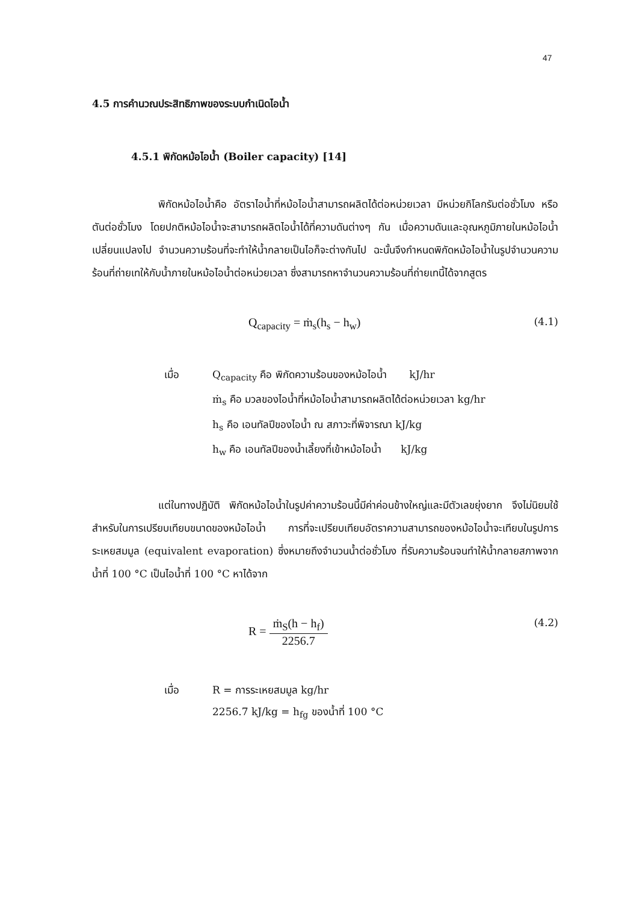47
4.5 การคำนวณประสิทธิภาพของระบบกำเนิดไอน้ำ
4.5.1 พิกัดหม้อไอน้ำ (Boiler capacity) [14]
พิกัดหม้อไอน้ำคือ อัตราไอน้ำที่หม้อไอน้ำสามารถผลิตได้ต่อหน่วยเวลา มีหน่วยกิโลกรัมต่อชั่วโมง หรือตันต่อชั่วโมง โดยปกติหม้อไอน้ำจะสามารถผลิตไอน้ำได้ที่ความดันต่างๆ กัน เมื่อความดันและอุณหภูมิภายในหม้อไอน้ำเปลี่ยนแปลงไป จำนวนความร้อนที่จะทำให้น้ำกลายเป็นไอก็จะต่างกันไป ฉะนั้นจึงกำหนดพิกัดหม้อไอน้ำในรูปจำนวนความร้อนที่ถ่ายเทให้กับน้ำภายในหม้อไอน้ำต่อหน่วยเวลา ซึ่งสามารถหาจำนวนความร้อนที่ถ่ายเทนี้ได้จากสูตร
Q<sub>capacity</sub> = ṁ<sub>s</sub>(h<sub>s</sub> − h<sub>w</sub>) (4.1)
เมื่อ Q<sub>capacity</sub> คือ พิกัดความร้อนของหม้อไอน้ำ kJ/hr ṁ<sub>s</sub> คือ มวลของไอน้ำที่หม้อไอน้ำสามารถผลิตได้ต่อหน่วยเวลา kg/hr h<sub>s</sub> คือ เอนทัลปีของไอน้ำ ณ สภาวะที่พิจารณา kJ/kg h<sub>w</sub> คือ เอนทัลปีของน้ำเลี้ยงที่เข้าหม้อไอน้ำ kJ/kg
แต่ในทางปฏิบัติ พิกัดหม้อไอน้ำในรูปค่าความร้อนนี้มีค่าค่อนข้างใหญ่และมีตัวเลขยุ่งยาก จึงไม่นิยมใช้สำหรับในการเปรียบเทียบขนาดของหม้อไอน้ำ การที่จะเปรียบเทียบอัตราความสามารถของหม้อไอน้ำจะเทียบในรูปการระเหยสมมูล (equivalent evaporation) ซึ่งหมายถึงจำนวนน้ำต่อชั่วโมง ที่รับความร้อนจนทำให้น้ำกลายสภาพจากน้ำที่ 100 °C เป็นไอน้ำที่ 100 °C หาได้จาก
R = ṁ<sub>S</sub>(h − h<sub>f</sub>) 2256.7 (4.2)
เมื่อ R = การระเหยสมมูล kg/hr 2256.7 kJ/kg = h<sub>fg</sub> ของน้ำที่ 100 °C